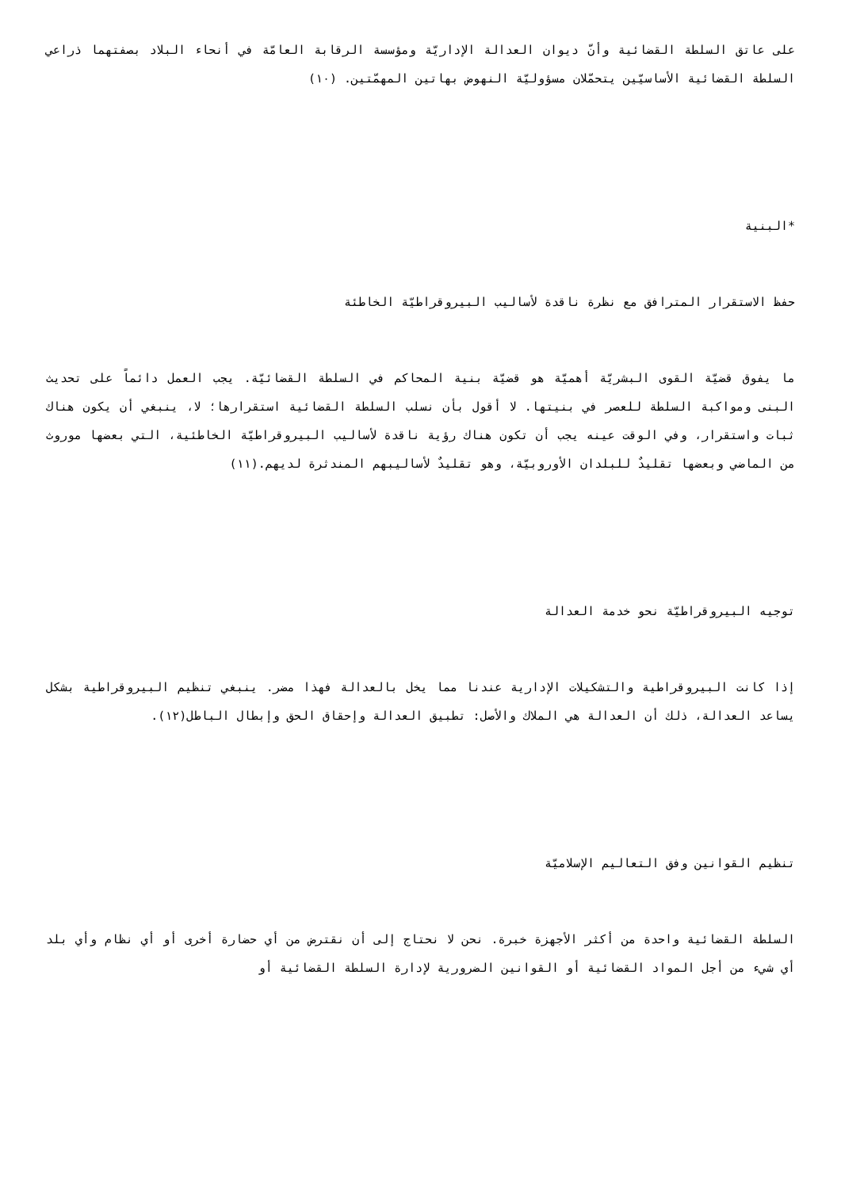على عاتق السلطة القضائية وأنّ ديوان العدالة الإداريّة ومؤسسة الرقابة العامّة في أنحاء البلاد بصفتهما ذراعي السلطة القضائية الأساسيّين يتحمّلان مسؤوليّة النهوض بهاتين المهمّتين. (١٠)
*البنية
حفظ الاستقرار المترافق مع نظرة ناقدة لأساليب البيروقراطيّة الخاطئة
ما يفوق قضيّة القوى البشريّة أهميّة هو قضيّة بنية المحاكم في السلطة القضائيّة. يجب العمل دائماً على تحديث البنى ومواكبة السلطة للعصر في بنيتها. لا أقول بأن نسلب السلطة القضائية استقرارها؛ لا، ينبغي أن يكون هناك ثبات واستقرار، وفي الوقت عينه يجب أن تكون هناك رؤية ناقدة لأساليب البيروقراطيّة الخاطئية، التي بعضها موروث من الماضي وبعضها تقليدٌ للبلدان الأوروبيّة، وهو تقليدٌ لأساليبهم المندثرة لديهم.(١١)
توجيه البيروقراطيّة نحو خدمة العدالة
إذا كانت البيروقراطية والتشكيلات الإدارية عندنا مما يخل بالعدالة فهذا مضر. ينبغي تنظيم البيروقراطية بشكل يساعد العدالة، ذلك أن العدالة هي الملاك والأصل: تطبيق العدالة وإحقاق الحق وإبطال الباطل(١٢).
تنظيم القوانين وفق التعاليم الإسلاميّة
السلطة القضائية واحدة من أكثر الأجهزة خبرة. نحن لا نحتاج إلى أن نقترض من أي حضارة أخرى أو أي نظام وأي بلد أي شيء من أجل المواد القضائية أو القوانين الضرورية لإدارة السلطة القضائية أو